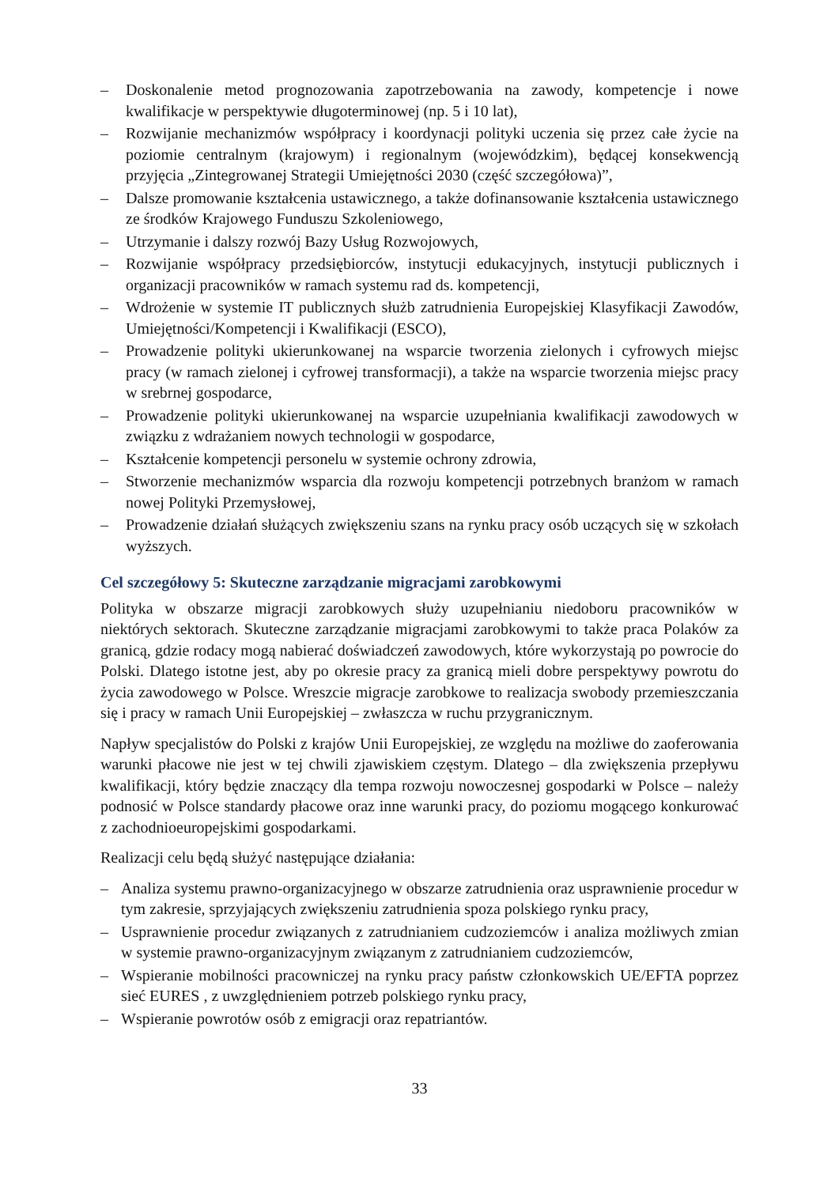– Doskonalenie metod prognozowania zapotrzebowania na zawody, kompetencje i nowe kwalifikacje w perspektywie długoterminowej (np. 5 i 10 lat),
– Rozwijanie mechanizmów współpracy i koordynacji polityki uczenia się przez całe życie na poziomie centralnym (krajowym) i regionalnym (wojewódzkim), będącej konsekwencją przyjęcia „Zintegrowanej Strategii Umiejętności 2030 (część szczegółowa)”,
– Dalsze promowanie kształcenia ustawicznego, a także dofinansowanie kształcenia ustawicznego ze środków Krajowego Funduszu Szkoleniowego,
– Utrzymanie i dalszy rozwój Bazy Usług Rozwojowych,
– Rozwijanie współpracy przedsiębiorców, instytucji edukacyjnych, instytucji publicznych i organizacji pracowników w ramach systemu rad ds. kompetencji,
– Wdrożenie w systemie IT publicznych służb zatrudnienia Europejskiej Klasyfikacji Zawodów, Umiejętności/Kompetencji i Kwalifikacji (ESCO),
– Prowadzenie polityki ukierunkowanej na wsparcie tworzenia zielonych i cyfrowych miejsc pracy (w ramach zielonej i cyfrowej transformacji), a także na wsparcie tworzenia miejsc pracy w srebrnej gospodarce,
– Prowadzenie polityki ukierunkowanej na wsparcie uzupełniania kwalifikacji zawodowych w związku z wdrażaniem nowych technologii w gospodarce,
– Kształcenie kompetencji personelu w systemie ochrony zdrowia,
– Stworzenie mechanizmów wsparcia dla rozwoju kompetencji potrzebnych branżom w ramach nowej Polityki Przemysłowej,
– Prowadzenie działań służących zwiększeniu szans na rynku pracy osób uczących się w szkołach wyższych.
Cel szczegółowy 5: Skuteczne zarządzanie migracjami zarobkowymi
Polityka w obszarze migracji zarobkowych służy uzupełnianiu niedoboru pracowników w niektórych sektorach. Skuteczne zarządzanie migracjami zarobkowymi to także praca Polaków za granicą, gdzie rodacy mogą nabierać doświadczeń zawodowych, które wykorzystają po powrocie do Polski. Dlatego istotne jest, aby po okresie pracy za granicą mieli dobre perspektywy powrotu do życia zawodowego w Polsce. Wreszcie migracje zarobkowe to realizacja swobody przemieszczania się i pracy w ramach Unii Europejskiej – zwłaszcza w ruchu przygranicznym.
Napływ specjalistów do Polski z krajów Unii Europejskiej, ze względu na możliwe do zaoferowania warunki płacowe nie jest w tej chwili zjawiskiem częstym. Dlatego – dla zwiększenia przepływu kwalifikacji, który będzie znaczący dla tempa rozwoju nowoczesnej gospodarki w Polsce – należy podnosić w Polsce standardy płacowe oraz inne warunki pracy, do poziomu mogącego konkurować z zachodnioeuropejskimi gospodarkami.
Realizacji celu będą służyć następujące działania:
– Analiza systemu prawno-organizacyjnego w obszarze zatrudnienia oraz usprawnienie procedur w tym zakresie, sprzyjających zwiększeniu zatrudnienia spoza polskiego rynku pracy,
– Usprawnienie procedur związanych z zatrudnianiem cudzoziemców i analiza możliwych zmian w systemie prawno-organizacyjnym związanym z zatrudnianiem cudzoziemców,
– Wspieranie mobilności pracowniczej na rynku pracy państw członkowskich UE/EFTA poprzez sieć EURES , z uwzględnieniem potrzeb polskiego rynku pracy,
– Wspieranie powrotów osób z emigracji oraz repatriantów.
33